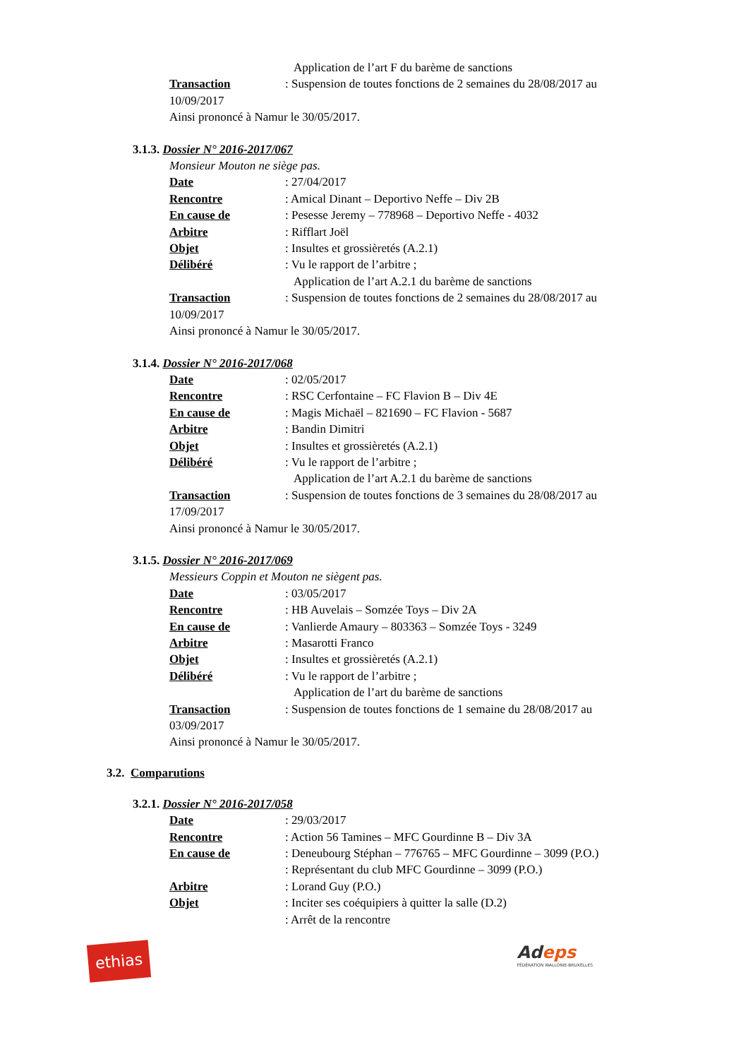Application de l’art F du barème de sanctions
Transaction: Suspension de toutes fonctions de 2 semaines du 28/08/2017 au
10/09/2017
Ainsi prononcé à Namur le 30/05/2017.
3.1.3. Dossier N° 2016-2017/067
Monsieur Mouton ne siège pas.
Date: 27/04/2017
Rencontre: Amical Dinant – Deportivo Neffe – Div 2B
En cause de: Pesesse Jeremy – 778968 – Deportivo Neffe - 4032
Arbitre: Rifflart Joël
Objet: Insultes et grossièretés (A.2.1)
Délibéré: Vu le rapport de l’arbitre ;
Application de l’art A.2.1 du barème de sanctions
Transaction: Suspension de toutes fonctions de 2 semaines du 28/08/2017 au
10/09/2017
Ainsi prononcé à Namur le 30/05/2017.
3.1.4. Dossier N° 2016-2017/068
Date: 02/05/2017
Rencontre: RSC Cerfontaine – FC Flavion B – Div 4E
En cause de: Magis Michaël – 821690 – FC Flavion - 5687
Arbitre: Bandin Dimitri
Objet: Insultes et grossièretés (A.2.1)
Délibéré: Vu le rapport de l’arbitre ;
Application de l’art A.2.1 du barème de sanctions
Transaction: Suspension de toutes fonctions de 3 semaines du 28/08/2017 au
17/09/2017
Ainsi prononcé à Namur le 30/05/2017.
3.1.5. Dossier N° 2016-2017/069
Messieurs Coppin et Mouton ne siègent pas.
Date: 03/05/2017
Rencontre: HB Auvelais – Somzée Toys – Div 2A
En cause de: Vanlierde Amaury – 803363 – Somzée Toys - 3249
Arbitre: Masarotti Franco
Objet: Insultes et grossièretés (A.2.1)
Délibéré: Vu le rapport de l’arbitre ;
Application de l’art du barème de sanctions
Transaction: Suspension de toutes fonctions de 1 semaine du 28/08/2017 au
03/09/2017
Ainsi prononcé à Namur le 30/05/2017.
3.2. Comparutions
3.2.1. Dossier N° 2016-2017/058
Date: 29/03/2017
Rencontre: Action 56 Tamines – MFC Gourdinne B – Div 3A
En cause de: Deneubourg Stéphan – 776765 – MFC Gourdinne – 3099 (P.O.)
: Représentant du club MFC Gourdinne – 3099 (P.O.)
Arbitre: Lorand Guy (P.O.)
Objet: Inciter ses coéquipiers à quitter la salle (D.2)
: Arrêt de la rencontre
ethias
Adeps
FÉDÉRATION WALLONIE-BRUXELLES